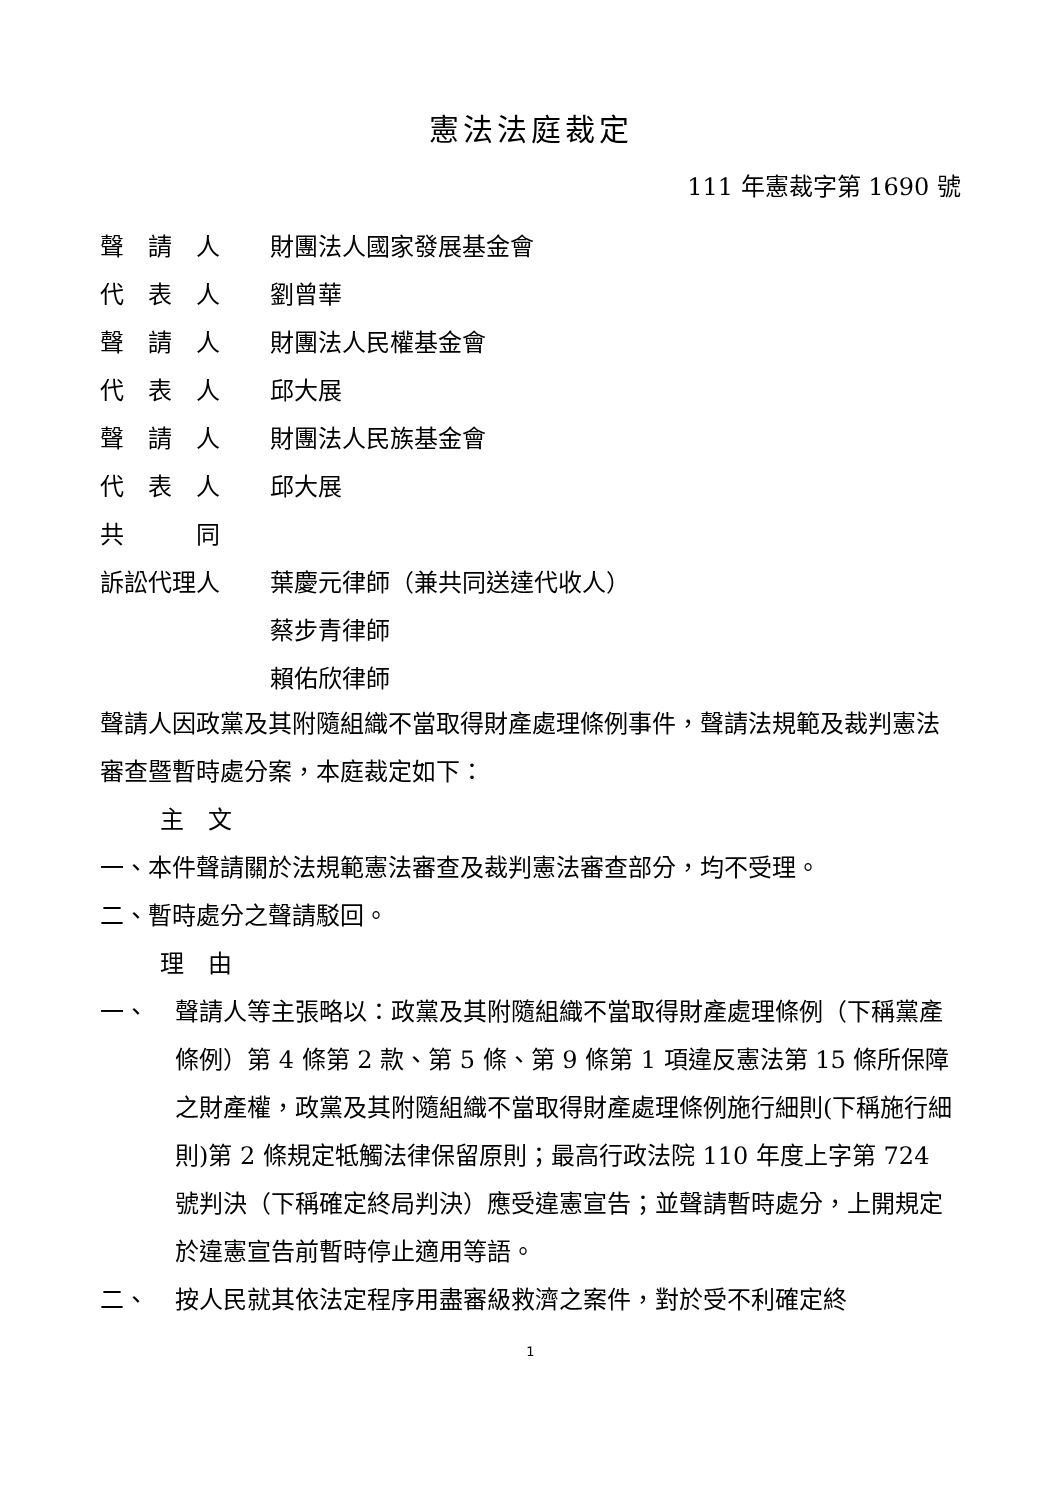憲法法庭裁定
111 年憲裁字第 1690 號
聲　請　人 財團法人國家發展基金會
代　表　人 劉曾華
聲　請　人 財團法人民權基金會
代　表　人 邱大展
聲　請　人 財團法人民族基金會
代　表　人 邱大展
共　　　同
訴訟代理人 葉慶元律師（兼共同送達代收人）
蔡步青律師
賴佑欣律師
聲請人因政黨及其附隨組織不當取得財產處理條例事件，聲請法規範及裁判憲法審查暨暫時處分案，本庭裁定如下：
主　文
一、本件聲請關於法規範憲法審查及裁判憲法審查部分，均不受理。
二、暫時處分之聲請駁回。
理　由
一、 聲請人等主張略以：政黨及其附隨組織不當取得財產處理條例（下稱黨產條例）第 4 條第 2 款、第 5 條、第 9 條第 1 項違反憲法第 15 條所保障之財產權，政黨及其附隨組織不當取得財產處理條例施行細則(下稱施行細則)第 2 條規定牴觸法律保留原則；最高行政法院 110 年度上字第 724 號判決（下稱確定終局判決）應受違憲宣告；並聲請暫時處分，上開規定於違憲宣告前暫時停止適用等語。
二、 按人民就其依法定程序用盡審級救濟之案件，對於受不利確定終
1